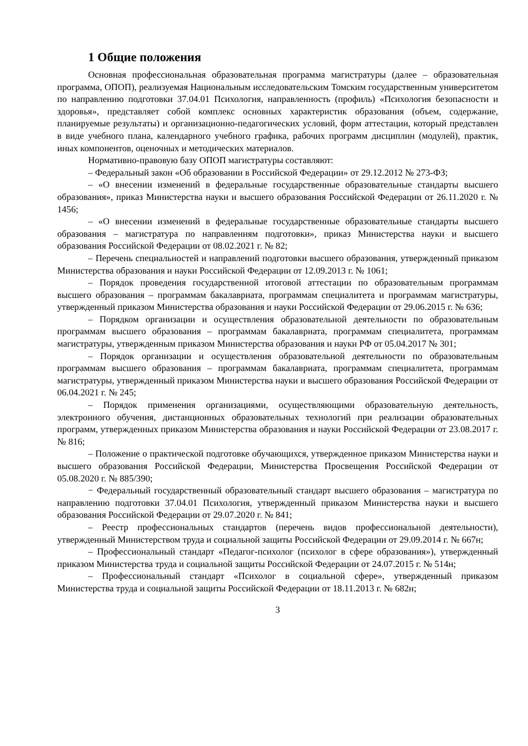1 Общие положения
Основная профессиональная образовательная программа магистратуры (далее – образовательная программа, ОПОП), реализуемая Национальным исследовательским Томским государственным университетом по направлению подготовки 37.04.01 Психология, направленность (профиль) «Психология безопасности и здоровья», представляет собой комплекс основных характеристик образования (объем, содержание, планируемые результаты) и организационно-педагогических условий, форм аттестации, который представлен в виде учебного плана, календарного учебного графика, рабочих программ дисциплин (модулей), практик, иных компонентов, оценочных и методических материалов.
Нормативно-правовую базу ОПОП магистратуры составляют:
– Федеральный закон «Об образовании в Российской Федерации» от 29.12.2012 № 273-ФЗ;
– «О внесении изменений в федеральные государственные образовательные стандарты высшего образования», приказ Министерства науки и высшего образования Российской Федерации от 26.11.2020 г. № 1456;
– «О внесении изменений в федеральные государственные образовательные стандарты высшего образования – магистратура по направлениям подготовки», приказ Министерства науки и высшего образования Российской Федерации от 08.02.2021 г. № 82;
– Перечень специальностей и направлений подготовки высшего образования, утвержденный приказом Министерства образования и науки Российской Федерации от 12.09.2013 г. № 1061;
– Порядок проведения государственной итоговой аттестации по образовательным программам высшего образования – программам бакалавриата, программам специалитета и программам магистратуры, утвержденный приказом Министерства образования и науки Российской Федерации от 29.06.2015 г. № 636;
– Порядком организации и осуществления образовательной деятельности по образовательным программам высшего образования – программам бакалавриата, программам специалитета, программам магистратуры, утвержденным приказом Министерства образования и науки РФ от 05.04.2017 № 301;
– Порядок организации и осуществления образовательной деятельности по образовательным программам высшего образования – программам бакалавриата, программам специалитета, программам магистратуры, утвержденный приказом Министерства науки и высшего образования Российской Федерации от 06.04.2021 г. № 245;
– Порядок применения организациями, осуществляющими образовательную деятельность, электронного обучения, дистанционных образовательных технологий при реализации образовательных программ, утвержденных приказом Министерства образования и науки Российской Федерации от 23.08.2017 г. № 816;
– Положение о практической подготовке обучающихся, утвержденное приказом Министерства науки и высшего образования Российской Федерации, Министерства Просвещения Российской Федерации от 05.08.2020 г. № 885/390;
− Федеральный государственный образовательный стандарт высшего образования – магистратура по направлению подготовки 37.04.01 Психология, утвержденный приказом Министерства науки и высшего образования Российской Федерации от 29.07.2020 г. № 841;
– Реестр профессиональных стандартов (перечень видов профессиональной деятельности), утвержденный Министерством труда и социальной защиты Российской Федерации от 29.09.2014 г. № 667н;
– Профессиональный стандарт «Педагог-психолог (психолог в сфере образования»), утвержденный приказом Министерства труда и социальной защиты Российской Федерации от 24.07.2015 г. № 514н;
– Профессиональный стандарт «Психолог в социальной сфере», утвержденный приказом Министерства труда и социальной защиты Российской Федерации от 18.11.2013 г. № 682н;
3